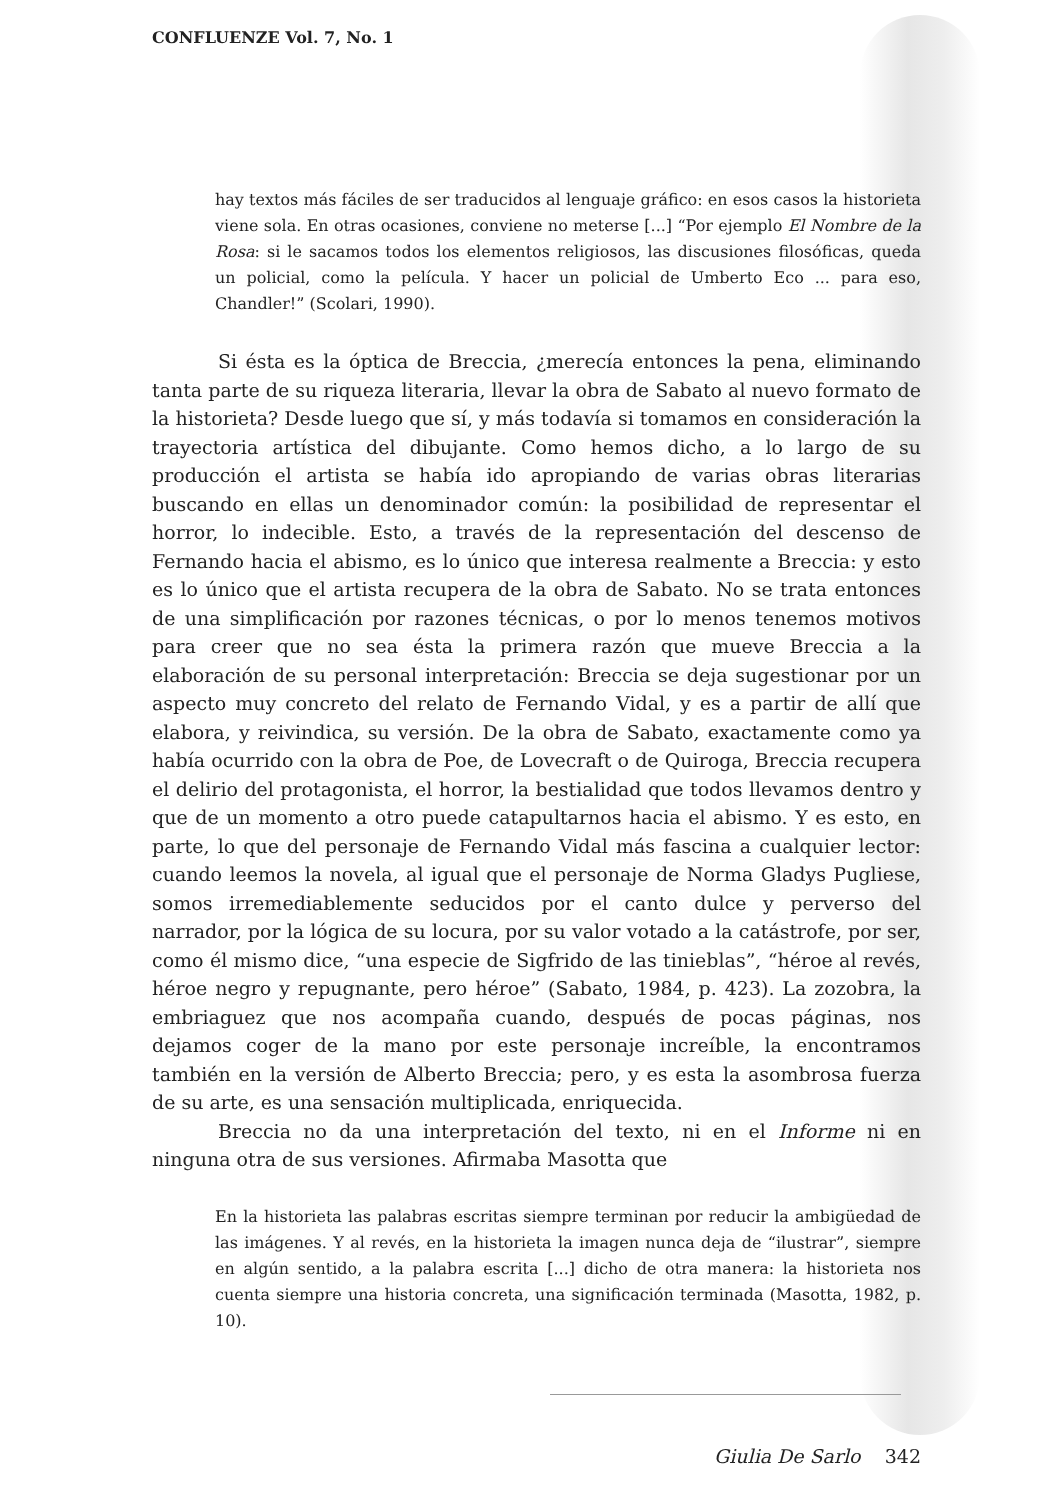CONFLUENZE Vol. 7, No. 1
hay textos más fáciles de ser traducidos al lenguaje gráfico: en esos casos la historieta viene sola. En otras ocasiones, conviene no meterse [...] “Por ejemplo El Nombre de la Rosa: si le sacamos todos los elementos religiosos, las discusiones filosóficas, queda un policial, como la película. Y hacer un policial de Umberto Eco ... para eso, Chandler!” (Scolari, 1990).
Si ésta es la óptica de Breccia, ¿merecía entonces la pena, eliminando tanta parte de su riqueza literaria, llevar la obra de Sabato al nuevo formato de la historieta? Desde luego que sí, y más todavía si tomamos en consideración la trayectoria artística del dibujante. Como hemos dicho, a lo largo de su producción el artista se había ido apropiando de varias obras literarias buscando en ellas un denominador común: la posibilidad de representar el horror, lo indecible. Esto, a través de la representación del descenso de Fernando hacia el abismo, es lo único que interesa realmente a Breccia: y esto es lo único que el artista recupera de la obra de Sabato. No se trata entonces de una simplificación por razones técnicas, o por lo menos tenemos motivos para creer que no sea ésta la primera razón que mueve Breccia a la elaboración de su personal interpretación: Breccia se deja sugestionar por un aspecto muy concreto del relato de Fernando Vidal, y es a partir de allí que elabora, y reivindica, su versión. De la obra de Sabato, exactamente como ya había ocurrido con la obra de Poe, de Lovecraft o de Quiroga, Breccia recupera el delirio del protagonista, el horror, la bestialidad que todos llevamos dentro y que de un momento a otro puede catapultarnos hacia el abismo. Y es esto, en parte, lo que del personaje de Fernando Vidal más fascina a cualquier lector: cuando leemos la novela, al igual que el personaje de Norma Gladys Pugliese, somos irremediablemente seducidos por el canto dulce y perverso del narrador, por la lógica de su locura, por su valor votado a la catástrofe, por ser, como él mismo dice, “una especie de Sigfrido de las tinieblas”, “héroe al revés, héroe negro y repugnante, pero héroe” (Sabato, 1984, p. 423). La zozobra, la embriaguez que nos acompaña cuando, después de pocas páginas, nos dejamos coger de la mano por este personaje increíble, la encontramos también en la versión de Alberto Breccia; pero, y es esta la asombrosa fuerza de su arte, es una sensación multiplicada, enriquecida.
Breccia no da una interpretación del texto, ni en el Informe ni en ninguna otra de sus versiones. Afirmaba Masotta que
En la historieta las palabras escritas siempre terminan por reducir la ambigüedad de las imágenes. Y al revés, en la historieta la imagen nunca deja de “ilustrar”, siempre en algún sentido, a la palabra escrita [...] dicho de otra manera: la historieta nos cuenta siempre una historia concreta, una significación terminada (Masotta, 1982, p. 10).
Giulia De Sarlo 342